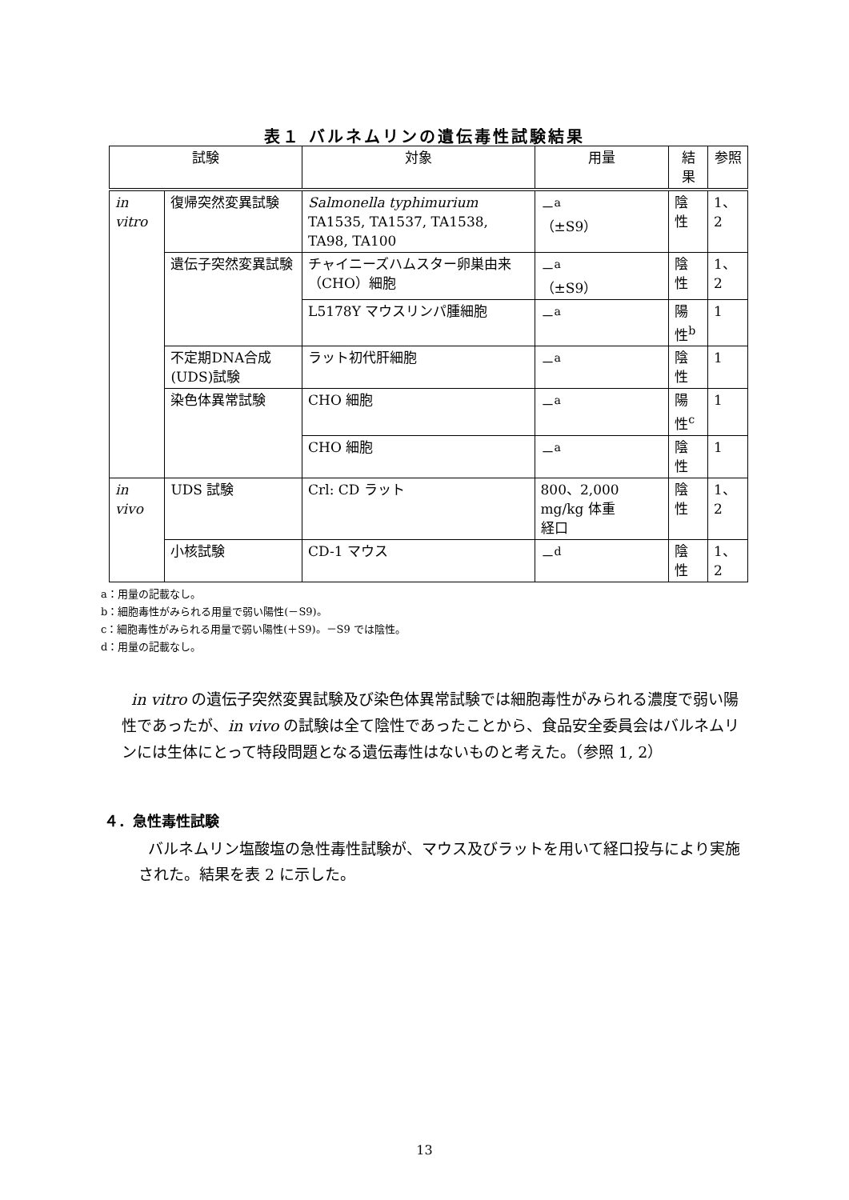表１ バルネムリンの遺伝毒性試験結果
| 試験 | | 対象 | 用量 | 結果 | 参照 |
| --- | --- | --- | --- | --- | --- |
| in vitro | 復帰突然変異試験 | Salmonella typhimurium TA1535, TA1537, TA1538, TA98, TA100 | －<sup>a</sup> （±S9） | 陰性 | 1、2 |
| | 遺伝子突然変異試験 | チャイニーズハムスター卵巣由来（CHO）細胞 | －<sup>a</sup> （±S9） | 陰性 | 1、2 |
| | | L5178Y マウスリンパ腫細胞 | －<sup>a</sup> | 陽性<sup>b</sup> | 1 |
| | 不定期DNA合成(UDS)試験 | ラット初代肝細胞 | －<sup>a</sup> | 陰性 | 1 |
| | 染色体異常試験 | CHO 細胞 | －<sup>a</sup> | 陽性<sup>c</sup> | 1 |
| | | CHO 細胞 | －<sup>a</sup> | 陰性 | 1 |
| in vivo | UDS 試験 | Crl: CD ラット | 800、2,000 mg/kg 体重 経口 | 陰性 | 1、2 |
| | 小核試験 | CD-1 マウス | －<sup>d</sup> | 陰性 | 1、2 |
a：用量の記載なし。
b：細胞毒性がみられる用量で弱い陽性(－S9)。
c：細胞毒性がみられる用量で弱い陽性(＋S9)。－S9 では陰性。
d：用量の記載なし。
in vitro の遺伝子突然変異試験及び染色体異常試験では細胞毒性がみられる濃度で弱い陽性であったが、in vivo の試験は全て陰性であったことから、食品安全委員会はバルネムリンには生体にとって特段問題となる遺伝毒性はないものと考えた。（参照 1, 2）
４．急性毒性試験
バルネムリン塩酸塩の急性毒性試験が、マウス及びラットを用いて経口投与により実施された。結果を表 2 に示した。
13